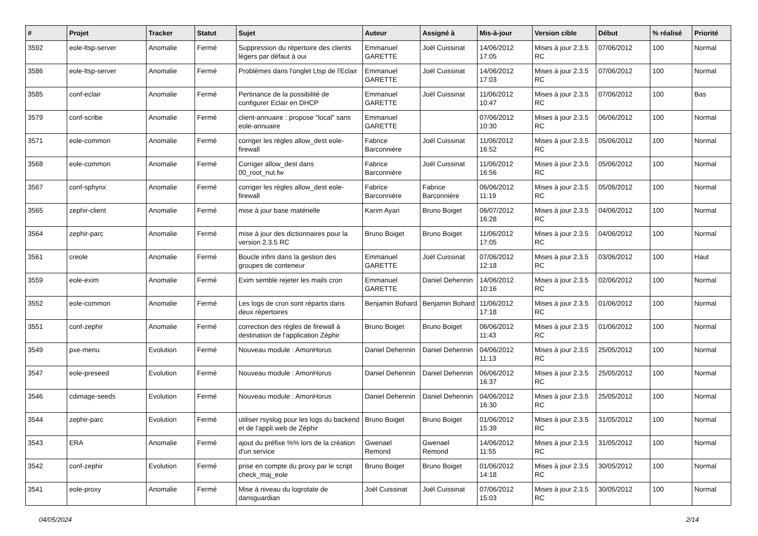| # | Projet | Tracker | Statut | Sujet | Auteur | Assigné à | Mis-à-jour | Version cible | Début | % réalisé | Priorité |
| --- | --- | --- | --- | --- | --- | --- | --- | --- | --- | --- | --- |
| 3592 | eole-ltsp-server | Anomalie | Fermé | Suppression du répertoire des clients légers par défaut à oui | Emmanuel GARETTE | Joël Cuissinat | 14/06/2012 17:05 | Mises à jour 2.3.5 RC | 07/06/2012 | 100 | Normal |
| 3586 | eole-ltsp-server | Anomalie | Fermé | Problèmes dans l'onglet Ltsp de l'Eclair | Emmanuel GARETTE | Joël Cuissinat | 14/06/2012 17:03 | Mises à jour 2.3.5 RC | 07/06/2012 | 100 | Normal |
| 3585 | conf-eclair | Anomalie | Fermé | Pertinance de la possibilité de configurer Eclair en DHCP | Emmanuel GARETTE | Joël Cuissinat | 11/06/2012 10:47 | Mises à jour 2.3.5 RC | 07/06/2012 | 100 | Bas |
| 3579 | conf-scribe | Anomalie | Fermé | client-annuaire : propose "local" sans eole-annuaire | Emmanuel GARETTE | | 07/06/2012 10:30 | Mises à jour 2.3.5 RC | 06/06/2012 | 100 | Normal |
| 3571 | eole-common | Anomalie | Fermé | corriger les règles allow_dest eole-firewall | Fabrice Barconnière | Joël Cuissinat | 11/06/2012 16:52 | Mises à jour 2.3.5 RC | 05/06/2012 | 100 | Normal |
| 3568 | eole-common | Anomalie | Fermé | Corriger allow_dest dans 00_root_nut.fw | Fabrice Barconnière | Joël Cuissinat | 11/06/2012 16:56 | Mises à jour 2.3.5 RC | 05/06/2012 | 100 | Normal |
| 3567 | conf-sphynx | Anomalie | Fermé | corriger les règles allow_dest eole-firewall | Fabrice Barconnière | Fabrice Barconnière | 06/06/2012 11:19 | Mises à jour 2.3.5 RC | 05/06/2012 | 100 | Normal |
| 3565 | zephir-client | Anomalie | Fermé | mise à jour base matérielle | Karim Ayari | Bruno Boiget | 06/07/2012 16:28 | Mises à jour 2.3.5 RC | 04/06/2012 | 100 | Normal |
| 3564 | zephir-parc | Anomalie | Fermé | mise à jour des dictionnaires pour la version 2.3.5 RC | Bruno Boiget | Bruno Boiget | 11/06/2012 17:05 | Mises à jour 2.3.5 RC | 04/06/2012 | 100 | Normal |
| 3561 | creole | Anomalie | Fermé | Boucle infini dans la gestion des groupes de conteneur | Emmanuel GARETTE | Joël Cuissinat | 07/06/2012 12:18 | Mises à jour 2.3.5 RC | 03/06/2012 | 100 | Haut |
| 3559 | eole-exim | Anomalie | Fermé | Exim semble rejeter les mails cron | Emmanuel GARETTE | Daniel Dehennin | 14/06/2012 10:16 | Mises à jour 2.3.5 RC | 02/06/2012 | 100 | Normal |
| 3552 | eole-common | Anomalie | Fermé | Les logs de cron sont répartis dans deux répertoires | Benjamin Bohard | Benjamin Bohard | 11/06/2012 17:18 | Mises à jour 2.3.5 RC | 01/06/2012 | 100 | Normal |
| 3551 | conf-zephir | Anomalie | Fermé | correction des règles de firewall à destination de l'application Zéphir | Bruno Boiget | Bruno Boiget | 06/06/2012 11:43 | Mises à jour 2.3.5 RC | 01/06/2012 | 100 | Normal |
| 3549 | pxe-menu | Evolution | Fermé | Nouveau module : AmonHorus | Daniel Dehennin | Daniel Dehennin | 04/06/2012 11:13 | Mises à jour 2.3.5 RC | 25/05/2012 | 100 | Normal |
| 3547 | eole-preseed | Evolution | Fermé | Nouveau module : AmonHorus | Daniel Dehennin | Daniel Dehennin | 06/06/2012 16:37 | Mises à jour 2.3.5 RC | 25/05/2012 | 100 | Normal |
| 3546 | cdimage-seeds | Evolution | Fermé | Nouveau module : AmonHorus | Daniel Dehennin | Daniel Dehennin | 04/06/2012 16:30 | Mises à jour 2.3.5 RC | 25/05/2012 | 100 | Normal |
| 3544 | zephir-parc | Evolution | Fermé | utiliser rsyslog pour les logs du backend et de l'appli web de Zéphir | Bruno Boiget | Bruno Boiget | 01/06/2012 15:39 | Mises à jour 2.3.5 RC | 31/05/2012 | 100 | Normal |
| 3543 | ERA | Anomalie | Fermé | ajout du préfixe %% lors de la création d'un service | Gwenael Remond | Gwenael Remond | 14/06/2012 11:55 | Mises à jour 2.3.5 RC | 31/05/2012 | 100 | Normal |
| 3542 | conf-zephir | Evolution | Fermé | prise en compte du proxy par le script check_maj_eole | Bruno Boiget | Bruno Boiget | 01/06/2012 14:18 | Mises à jour 2.3.5 RC | 30/05/2012 | 100 | Normal |
| 3541 | eole-proxy | Anomalie | Fermé | Mise à niveau du logrotate de dansguardian | Joël Cuissinat | Joël Cuissinat | 07/06/2012 15:03 | Mises à jour 2.3.5 RC | 30/05/2012 | 100 | Normal |
04/05/2024 2/14